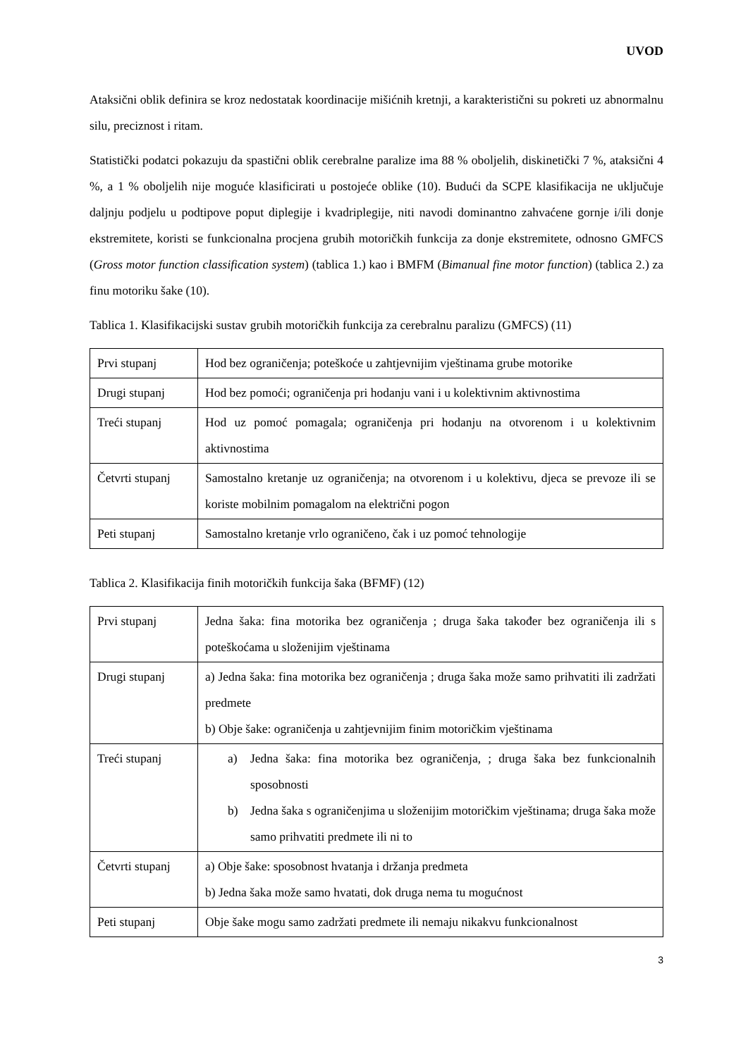UVOD
Ataksični oblik definira se kroz nedostatak koordinacije mišićnih kretnji, a karakteristični su pokreti uz abnormalnu silu, preciznost i ritam.
Statistički podatci pokazuju da spastični oblik cerebralne paralize ima 88 % oboljelih, diskinetički 7 %, ataksični 4 %, a 1 % oboljelih nije moguće klasificirati u postojeće oblike (10). Budući da SCPE klasifikacija ne uključuje daljnju podjelu u podtipove poput diplegije i kvadriplegije, niti navodi dominantno zahvaćene gornje i/ili donje ekstremitete, koristi se funkcionalna procjena grubih motoričkih funkcija za donje ekstremitete, odnosno GMFCS (Gross motor function classification system) (tablica 1.) kao i BMFM (Bimanual fine motor function) (tablica 2.) za finu motoriku šake (10).
Tablica 1. Klasifikacijski sustav grubih motoričkih funkcija za cerebralnu paralizu (GMFCS) (11)
| Prvi stupanj | Hod bez ograničenja; poteškoće u zahtjevnijim vještinama grube motorike |
| Drugi stupanj | Hod bez pomoći; ograničenja pri hodanju vani i u kolektivnim aktivnostima |
| Treći stupanj | Hod uz pomoć pomagala; ograničenja pri hodanju na otvorenom i u kolektivnim aktivnostima |
| Četvrti stupanj | Samostalno kretanje uz ograničenja; na otvorenom i u kolektivu, djeca se prevoze ili se koriste mobilnim pomagalom na električni pogon |
| Peti stupanj | Samostalno kretanje vrlo ograničeno, čak i uz pomoć tehnologije |
Tablica 2. Klasifikacija finih motoričkih funkcija šaka (BFMF) (12)
| Prvi stupanj | Jedna šaka: fina motorika bez ograničenja ; druga šaka također bez ograničenja ili s poteškoćama u složenijim vještinama |
| Drugi stupanj | a) Jedna šaka: fina motorika bez ograničenja ; druga šaka može samo prihvatiti ili zadržati predmete b) Obje šake: ograničenja u zahtjevnijim finim motoričkim vještinama |
| Treći stupanj | a) Jedna šaka: fina motorika bez ograničenja, ; druga šaka bez funkcionalnih sposobnosti b) Jedna šaka s ograničenjima u složenijim motoričkim vještinama; druga šaka može samo prihvatiti predmete ili ni to |
| Četvrti stupanj | a) Obje šake: sposobnost hvatanja i držanja predmeta b) Jedna šaka može samo hvatati, dok druga nema tu mogućnost |
| Peti stupanj | Obje šake mogu samo zadržati predmete ili nemaju nikakvu funkcionalnost |
3